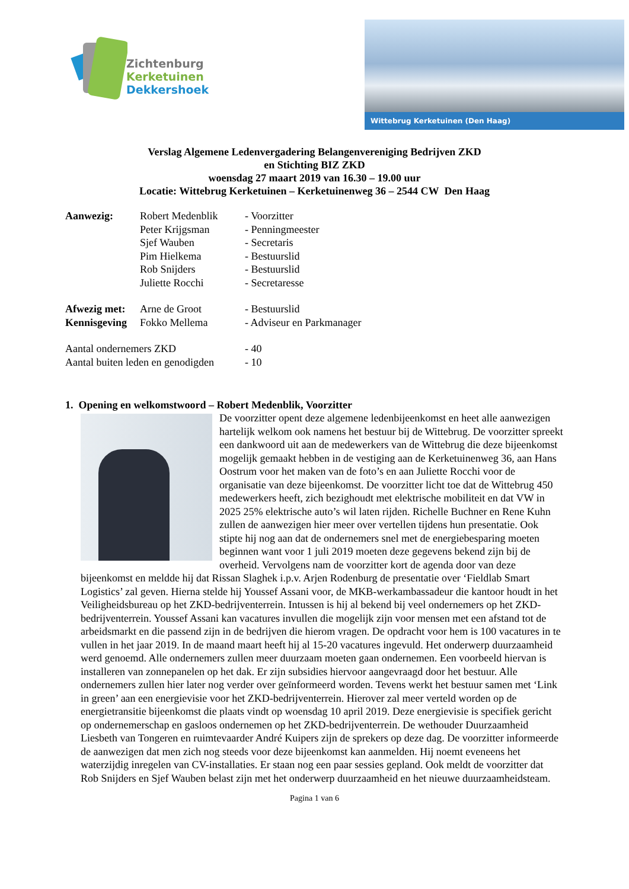Zichtenburg
Kerketuinen
Dekkershoek
Wittebrug Kerketuinen (Den Haag)
Verslag Algemene Ledenvergadering Belangenvereniging Bedrijven ZKD
en Stichting BIZ ZKD
woensdag 27 maart 2019 van 16.30 – 19.00 uur
Locatie: Wittebrug Kerketuinen – Kerketuinenweg 36 – 2544 CW Den Haag
| Aanwezig: | Robert Medenblik | - Voorzitter |
| | Peter Krijgsman | - Penningmeester |
| | Sjef Wauben | - Secretaris |
| | Pim Hielkema | - Bestuurslid |
| | Rob Snijders | - Bestuurslid |
| | Juliette Rocchi | - Secretaresse |
| Afwezig met: | Arne de Groot | - Bestuurslid |
| Kennisgeving | Fokko Mellema | - Adviseur en Parkmanager |
| Aantal ondernemers ZKD | | - 40 |
| Aantal buiten leden en genodigden | | - 10 |
1. Opening en welkomstwoord – Robert Medenblik, Voorzitter
De voorzitter opent deze algemene ledenbijeenkomst en heet alle aanwezigen hartelijk welkom ook namens het bestuur bij de Wittebrug. De voorzitter spreekt een dankwoord uit aan de medewerkers van de Wittebrug die deze bijeenkomst mogelijk gemaakt hebben in de vestiging aan de Kerketuinenweg 36, aan Hans Oostrum voor het maken van de foto’s en aan Juliette Rocchi voor de organisatie van deze bijeenkomst. De voorzitter licht toe dat de Wittebrug 450 medewerkers heeft, zich bezighoudt met elektrische mobiliteit en dat VW in 2025 25% elektrische auto’s wil laten rijden. Richelle Buchner en Rene Kuhn zullen de aanwezigen hier meer over vertellen tijdens hun presentatie. Ook stipte hij nog aan dat de ondernemers snel met de energiebesparing moeten beginnen want voor 1 juli 2019 moeten deze gegevens bekend zijn bij de overheid. Vervolgens nam de voorzitter kort de agenda door van deze bijeenkomst en meldde hij dat Rissan Slaghek i.p.v. Arjen Rodenburg de presentatie over ‘Fieldlab Smart Logistics’ zal geven. Hierna stelde hij Youssef Assani voor, de MKB-werkambassadeur die kantoor houdt in het Veiligheidsbureau op het ZKD-bedrijventerrein. Intussen is hij al bekend bij veel ondernemers op het ZKD-bedrijventerrein. Youssef Assani kan vacatures invullen die mogelijk zijn voor mensen met een afstand tot de arbeidsmarkt en die passend zijn in de bedrijven die hierom vragen. De opdracht voor hem is 100 vacatures in te vullen in het jaar 2019. In de maand maart heeft hij al 15-20 vacatures ingevuld. Het onderwerp duurzaamheid werd genoemd. Alle ondernemers zullen meer duurzaam moeten gaan ondernemen. Een voorbeeld hiervan is installeren van zonnepanelen op het dak. Er zijn subsidies hiervoor aangevraagd door het bestuur. Alle ondernemers zullen hier later nog verder over geïnformeerd worden. Tevens werkt het bestuur samen met ‘Link in green’ aan een energievisie voor het ZKD-bedrijventerrein. Hierover zal meer verteld worden op de energietransitie bijeenkomst die plaats vindt op woensdag 10 april 2019. Deze energievisie is specifiek gericht op ondernemerschap en gasloos ondernemen op het ZKD-bedrijventerrein. De wethouder Duurzaamheid Liesbeth van Tongeren en ruimtevaarder André Kuipers zijn de sprekers op deze dag. De voorzitter informeerde de aanwezigen dat men zich nog steeds voor deze bijeenkomst kan aanmelden. Hij noemt eveneens het waterzijdig inregelen van CV-installaties. Er staan nog een paar sessies gepland. Ook meldt de voorzitter dat Rob Snijders en Sjef Wauben belast zijn met het onderwerp duurzaamheid en het nieuwe duurzaamheidsteam.
Pagina 1 van 6